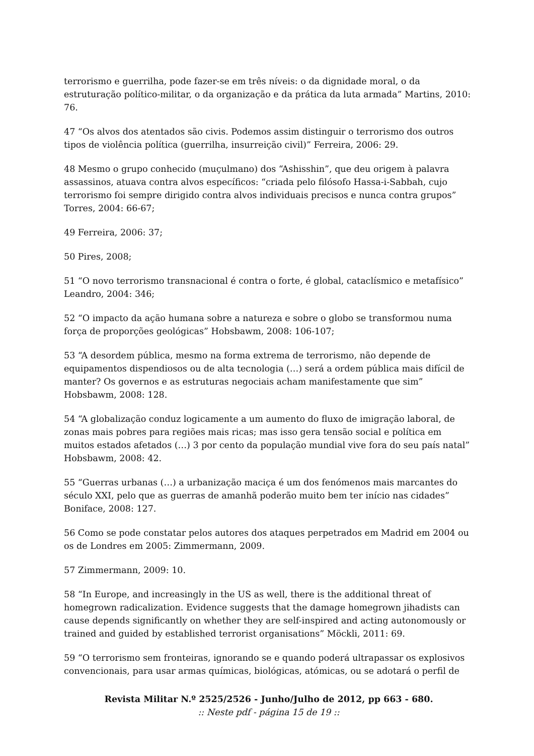terrorismo e guerrilha, pode fazer-se em três níveis: o da dignidade moral, o da estruturação político-militar, o da organização e da prática da luta armada” Martins, 2010: 76.
47 “Os alvos dos atentados são civis. Podemos assim distinguir o terrorismo dos outros tipos de violência política (guerrilha, insurreição civil)” Ferreira, 2006: 29.
48 Mesmo o grupo conhecido (muçulmano) dos “Ashisshin”, que deu origem à palavra assassinos, atuava contra alvos específicos: “criada pelo filósofo Hassa-i-Sabbah, cujo terrorismo foi sempre dirigido contra alvos individuais precisos e nunca contra grupos” Torres, 2004: 66-67;
49 Ferreira, 2006: 37;
50 Pires, 2008;
51 “O novo terrorismo transnacional é contra o forte, é global, cataclísmico e metafísico” Leandro, 2004: 346;
52 “O impacto da ação humana sobre a natureza e sobre o globo se transformou numa força de proporções geológicas” Hobsbawm, 2008: 106-107;
53 “A desordem pública, mesmo na forma extrema de terrorismo, não depende de equipamentos dispendiosos ou de alta tecnologia (…) será a ordem pública mais difícil de manter? Os governos e as estruturas negociais acham manifestamente que sim” Hobsbawm, 2008: 128.
54 “A globalização conduz logicamente a um aumento do fluxo de imigração laboral, de zonas mais pobres para regiões mais ricas; mas isso gera tensão social e política em muitos estados afetados (…) 3 por cento da população mundial vive fora do seu país natal” Hobsbawm, 2008: 42.
55 “Guerras urbanas (…) a urbanização maciça é um dos fenómenos mais marcantes do século XXI, pelo que as guerras de amanhã poderão muito bem ter início nas cidades” Boniface, 2008: 127.
56 Como se pode constatar pelos autores dos ataques perpetrados em Madrid em 2004 ou os de Londres em 2005: Zimmermann, 2009.
57 Zimmermann, 2009: 10.
58 “In Europe, and increasingly in the US as well, there is the additional threat of homegrown radicalization. Evidence suggests that the damage homegrown jihadists can cause depends significantly on whether they are self-inspired and acting autonomously or trained and guided by established terrorist organisations” Möckli, 2011: 69.
59 “O terrorismo sem fronteiras, ignorando se e quando poderá ultrapassar os explosivos convencionais, para usar armas químicas, biológicas, atómicas, ou se adotará o perfil de
Revista Militar N.º 2525/2526 - Junho/Julho de 2012, pp 663 - 680.:: Neste pdf - página 15 de 19 ::